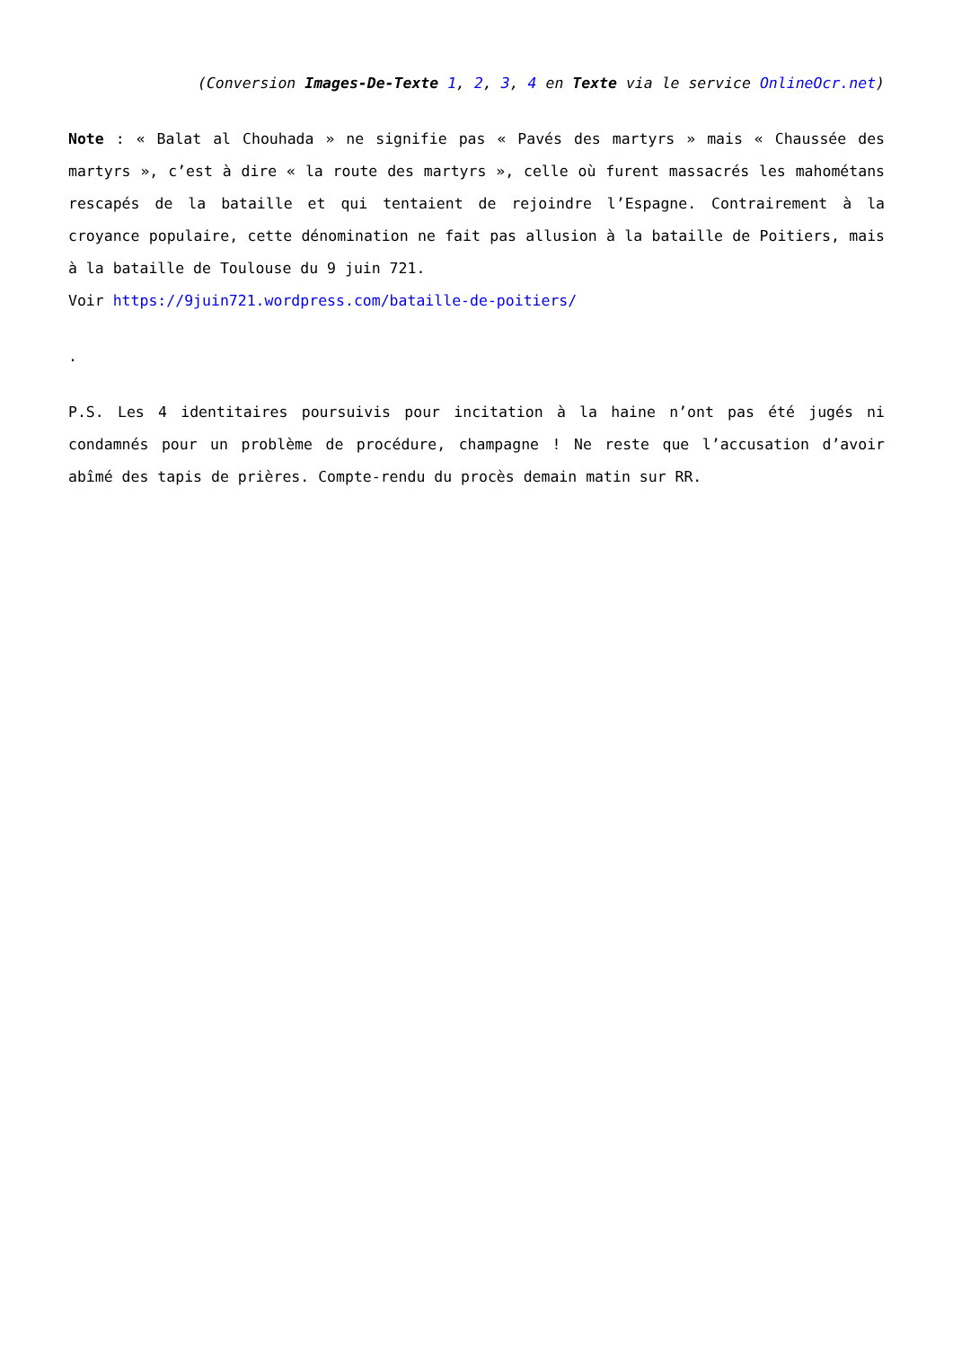(Conversion Images-De-Texte 1, 2, 3, 4 en Texte via le service OnlineOcr.net)
Note : « Balat al Chouhada » ne signifie pas « Pavés des martyrs » mais « Chaussée des martyrs », c’est à dire « la route des martyrs », celle où furent massacrés les mahométans rescapés de la bataille et qui tentaient de rejoindre l’Espagne. Contrairement à la croyance populaire, cette dénomination ne fait pas allusion à la bataille de Poitiers, mais à la bataille de Toulouse du 9 juin 721.
Voir https://9juin721.wordpress.com/bataille-de-poitiers/
.
P.S. Les 4 identitaires poursuivis pour incitation à la haine n’ont pas été jugés ni condamnés pour un problème de procédure, champagne ! Ne reste que l’accusation d’avoir abîmé des tapis de prières. Compte-rendu du procès demain matin sur RR.